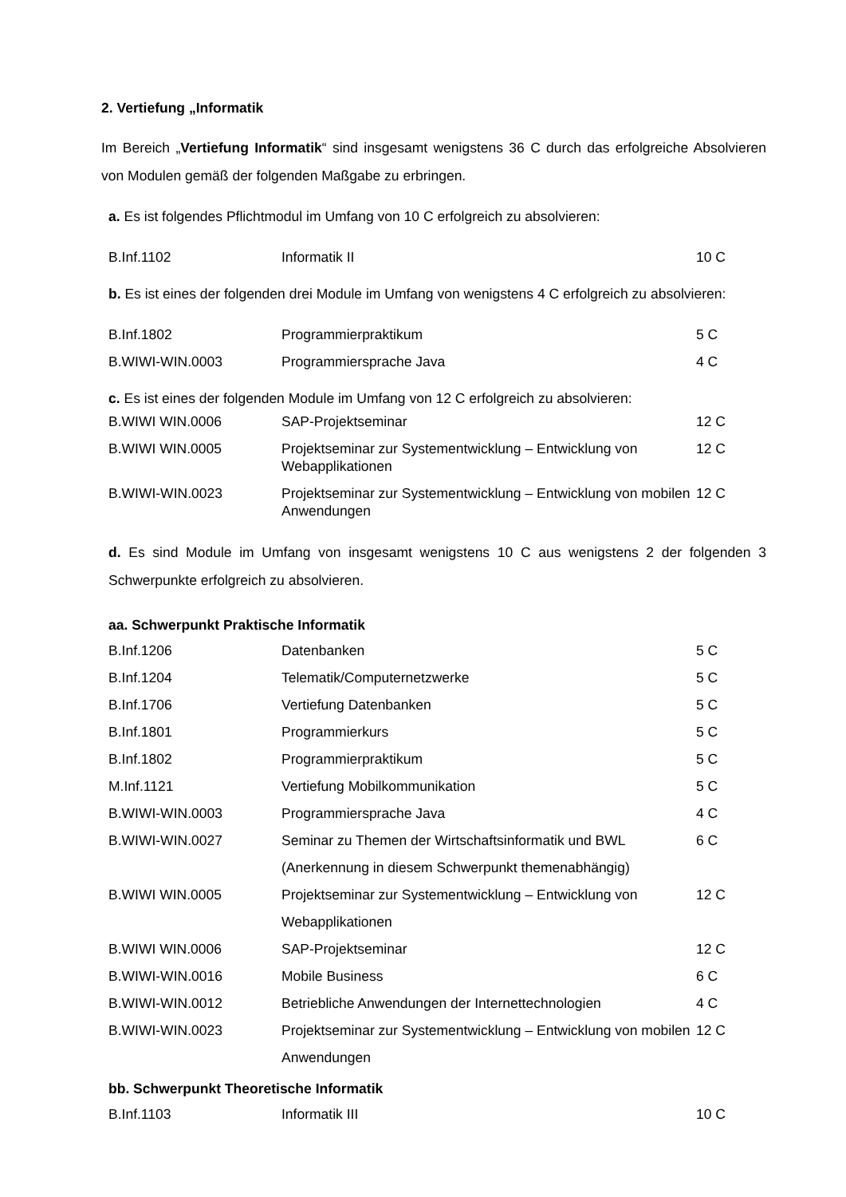2. Vertiefung „Informatik
Im Bereich „Vertiefung Informatik“ sind insgesamt wenigstens 36 C durch das erfolgreiche Absolvieren von Modulen gemäß der folgenden Maßgabe zu erbringen.
a. Es ist folgendes Pflichtmodul im Umfang von 10 C erfolgreich zu absolvieren:
| B.Inf.1102 | Informatik II | 10 C |
b. Es ist eines der folgenden drei Module im Umfang von wenigstens 4 C erfolgreich zu absolvieren:
| B.Inf.1802 | Programmierpraktikum | 5 C |
| B.WIWI-WIN.0003 | Programmiersprache Java | 4 C |
c. Es ist eines der folgenden Module im Umfang von 12 C erfolgreich zu absolvieren:
| B.WIWI WIN.0006 | SAP-Projektseminar | 12 C |
| B.WIWI WIN.0005 | Projektseminar zur Systementwicklung – Entwicklung von Webapplikationen | 12 C |
| B.WIWI-WIN.0023 | Projektseminar zur Systementwicklung – Entwicklung von mobilen Anwendungen | 12 C |
d. Es sind Module im Umfang von insgesamt wenigstens 10 C aus wenigstens 2 der folgenden 3 Schwerpunkte erfolgreich zu absolvieren.
aa. Schwerpunkt Praktische Informatik
| B.Inf.1206 | Datenbanken | 5 C |
| B.Inf.1204 | Telematik/Computernetzwerke | 5 C |
| B.Inf.1706 | Vertiefung Datenbanken | 5 C |
| B.Inf.1801 | Programmierkurs | 5 C |
| B.Inf.1802 | Programmierpraktikum | 5 C |
| M.Inf.1121 | Vertiefung Mobilkommunikation | 5 C |
| B.WIWI-WIN.0003 | Programmiersprache Java | 4 C |
| B.WIWI-WIN.0027 | Seminar zu Themen der Wirtschaftsinformatik und BWL (Anerkennung in diesem Schwerpunkt themenabhängig) | 6 C |
| B.WIWI WIN.0005 | Projektseminar zur Systementwicklung – Entwicklung von Webapplikationen | 12 C |
| B.WIWI WIN.0006 | SAP-Projektseminar | 12 C |
| B.WIWI-WIN.0016 | Mobile Business | 6 C |
| B.WIWI-WIN.0012 | Betriebliche Anwendungen der Internettechnologien | 4 C |
| B.WIWI-WIN.0023 | Projektseminar zur Systementwicklung – Entwicklung von mobilen Anwendungen | 12 C |
bb. Schwerpunkt Theoretische Informatik
| B.Inf.1103 | Informatik III | 10 C |